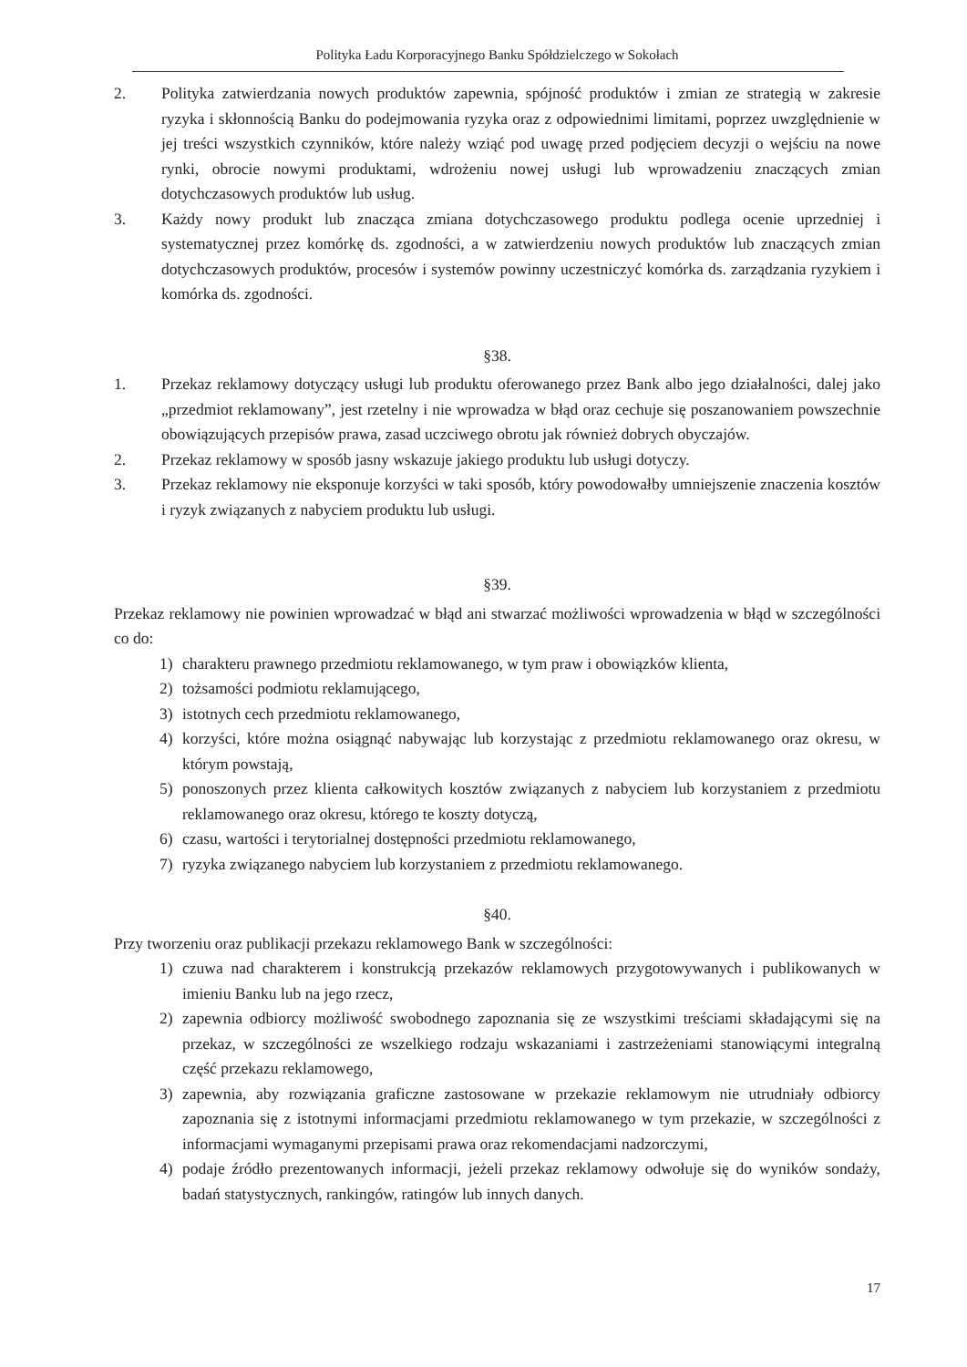Polityka Ładu Korporacyjnego Banku Spółdzielczego w Sokołach
2. Polityka zatwierdzania nowych produktów zapewnia, spójność produktów i zmian ze strategią w zakresie ryzyka i skłonnością Banku do podejmowania ryzyka oraz z odpowiednimi limitami, poprzez uwzględnienie w jej treści wszystkich czynników, które należy wziąć pod uwagę przed podjęciem decyzji o wejściu na nowe rynki, obrocie nowymi produktami, wdrożeniu nowej usługi lub wprowadzeniu znaczących zmian dotychczasowych produktów lub usług.
3. Każdy nowy produkt lub znacząca zmiana dotychczasowego produktu podlega ocenie uprzedniej i systematycznej przez komórkę ds. zgodności, a w zatwierdzeniu nowych produktów lub znaczących zmian dotychczasowych produktów, procesów i systemów powinny uczestniczyć komórka ds. zarządzania ryzykiem i komórka ds. zgodności.
§38.
1. Przekaz reklamowy dotyczący usługi lub produktu oferowanego przez Bank albo jego działalności, dalej jako „przedmiot reklamowany”, jest rzetelny i nie wprowadza w błąd oraz cechuje się poszanowaniem powszechnie obowiązujących przepisów prawa, zasad uczciwego obrotu jak również dobrych obyczajów.
2. Przekaz reklamowy w sposób jasny wskazuje jakiego produktu lub usługi dotyczy.
3. Przekaz reklamowy nie eksponuje korzyści w taki sposób, który powodowałby umniejszenie znaczenia kosztów i ryzyk związanych z nabyciem produktu lub usługi.
§39.
Przekaz reklamowy nie powinien wprowadzać w błąd ani stwarzać możliwości wprowadzenia w błąd w szczególności co do:
1) charakteru prawnego przedmiotu reklamowanego, w tym praw i obowiązków klienta,
2) tożsamości podmiotu reklamującego,
3) istotnych cech przedmiotu reklamowanego,
4) korzyści, które można osiągnąć nabywając lub korzystając z przedmiotu reklamowanego oraz okresu, w którym powstają,
5) ponoszonych przez klienta całkowitych kosztów związanych z nabyciem lub korzystaniem z przedmiotu reklamowanego oraz okresu, którego te koszty dotyczą,
6) czasu, wartości i terytorialnej dostępności przedmiotu reklamowanego,
7) ryzyka związanego nabyciem lub korzystaniem z przedmiotu reklamowanego.
§40.
Przy tworzeniu oraz publikacji przekazu reklamowego Bank w szczególności:
1) czuwa nad charakterem i konstrukcją przekazów reklamowych przygotowywanych i publikowanych w imieniu Banku lub na jego rzecz,
2) zapewnia odbiorcy możliwość swobodnego zapoznania się ze wszystkimi treściami składającymi się na przekaz, w szczególności ze wszelkiego rodzaju wskazaniami i zastrzeżeniami stanowiącymi integralną część przekazu reklamowego,
3) zapewnia, aby rozwiązania graficzne zastosowane w przekazie reklamowym nie utrudniały odbiorcy zapoznania się z istotnymi informacjami przedmiotu reklamowanego w tym przekazie, w szczególności z informacjami wymaganymi przepisami prawa oraz rekomendacjami nadzorczymi,
4) podaje źródło prezentowanych informacji, jeżeli przekaz reklamowy odwołuje się do wyników sondaży, badań statystycznych, rankingów, ratingów lub innych danych.
17